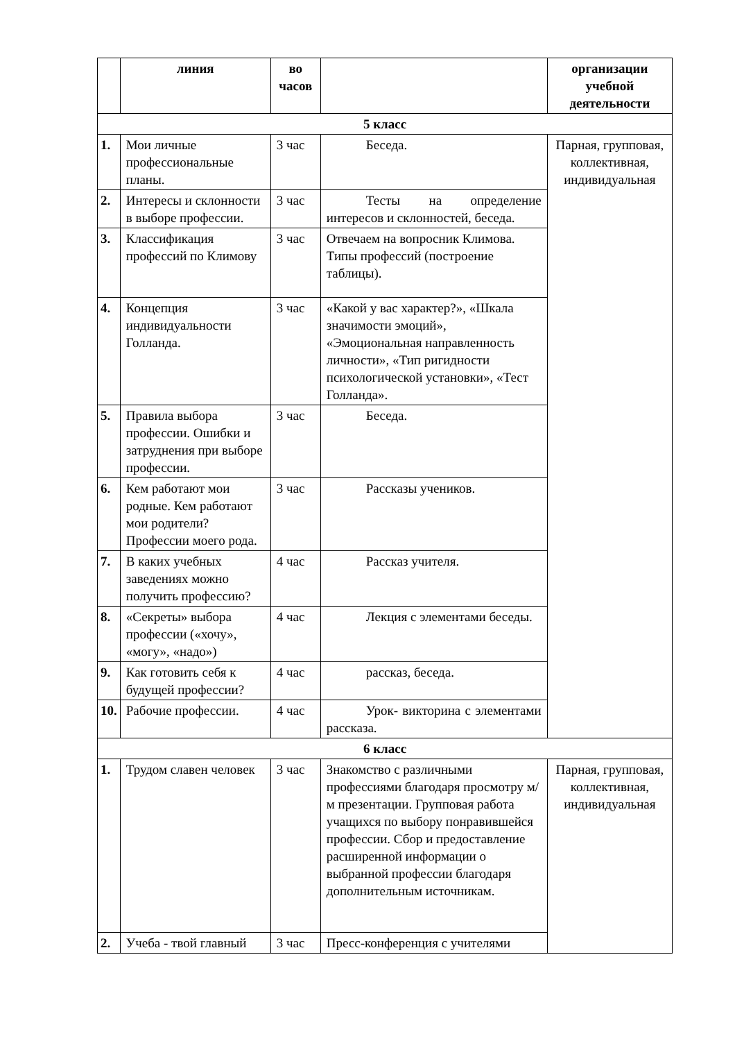| | линия | во часов | | организации учебной деятельности |
| --- | --- | --- | --- | --- |
| 5 класс | | | | |
| 1. | Мои личные профессиональные планы. | 3 час | Беседа. | Парная, групповая, коллективная, индивидуальная |
| 2. | Интересы и склонности в выборе профессии. | 3 час | Тесты на определение интересов и склонностей, беседа. | |
| 3. | Классификация профессий по Климову | 3 час | Отвечаем на вопросник Климова. Типы профессий (построение таблицы). | |
| 4. | Концепция индивидуальности Голланда. | 3 час | «Какой у вас характер?», «Шкала значимости эмоций», «Эмоциональная направленность личности», «Тип ригидности психологической установки», «Тест Голланда». | |
| 5. | Правила выбора профессии. Ошибки и затруднения при выборе профессии. | 3 час | Беседа. | |
| 6. | Кем работают мои родные. Кем работают мои родители? Профессии моего рода. | 3 час | Рассказы учеников. | |
| 7. | В каких учебных заведениях можно получить профессию? | 4 час | Рассказ учителя. | |
| 8. | «Секреты» выбора профессии («хочу», «могу», «надо») | 4 час | Лекция с элементами беседы. | |
| 9. | Как готовить себя к будущей профессии? | 4 час | рассказ, беседа. | |
| 10. | Рабочие профессии. | 4 час | Урок- викторина с элементами рассказа. | |
| 6 класс | | | | |
| 1. | Трудом славен человек | 3 час | Знакомство с различными профессиями благодаря просмотру м/м презентации. Групповая работа учащихся по выбору понравившейся профессии. Сбор и предоставление расширенной информации о выбранной профессии благодаря дополнительным источникам. | Парная, групповая, коллективная, индивидуальная |
| 2. | Учеба - твой главный | 3 час | Пресс-конференция с учителями | |